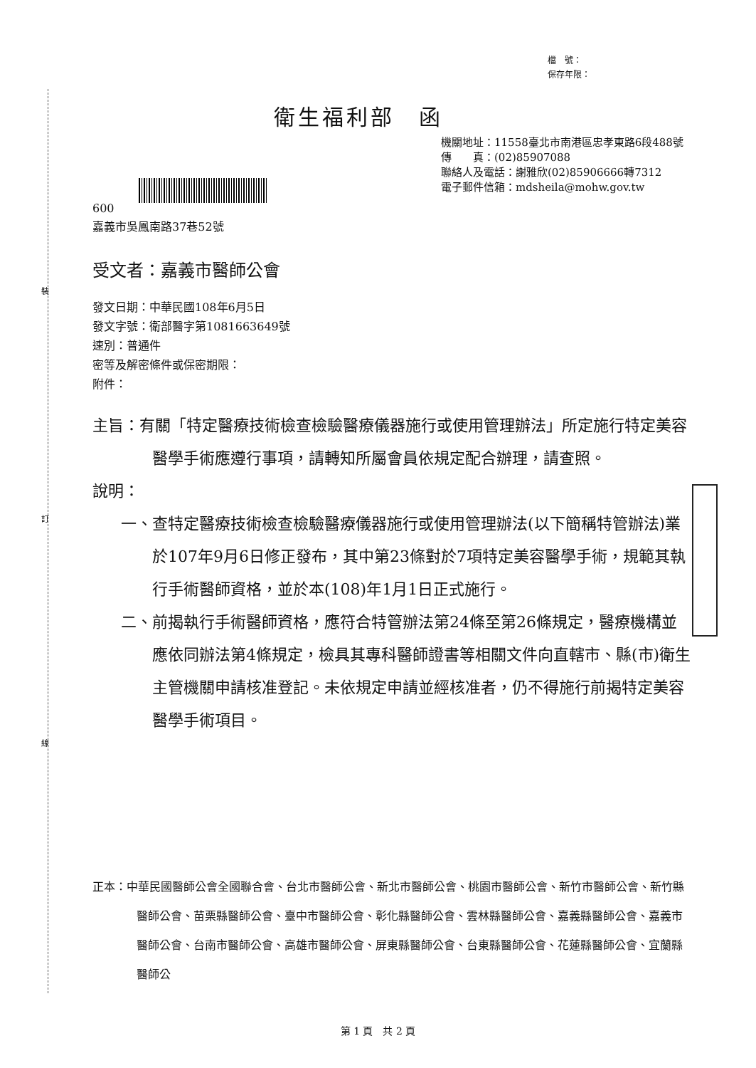裝
訂
線
檔　號：
保存年限：
衛生福利部　函
機關地址：11558臺北市南港區忠孝東路6段488號
傳　　真：(02)85907088
聯絡人及電話：謝雅欣(02)85906666轉7312
電子郵件信箱：mdsheila@mohw.gov.tw
600
嘉義市吳鳳南路37巷52號
受文者：嘉義市醫師公會
發文日期：中華民國108年6月5日
發文字號：衛部醫字第1081663649號
速別：普通件
密等及解密條件或保密期限：
附件：
主旨：有關「特定醫療技術檢查檢驗醫療儀器施行或使用管理辦法」所定施行特定美容醫學手術應遵行事項，請轉知所屬會員依規定配合辦理，請查照。
說明：
一、查特定醫療技術檢查檢驗醫療儀器施行或使用管理辦法(以下簡稱特管辦法)業於107年9月6日修正發布，其中第23條對於7項特定美容醫學手術，規範其執行手術醫師資格，並於本(108)年1月1日正式施行。
二、前揭執行手術醫師資格，應符合特管辦法第24條至第26條規定，醫療機構並應依同辦法第4條規定，檢具其專科醫師證書等相關文件向直轄市、縣(市)衛生主管機關申請核准登記。未依規定申請並經核准者，仍不得施行前揭特定美容醫學手術項目。
正本：中華民國醫師公會全國聯合會、台北市醫師公會、新北市醫師公會、桃園市醫師公會、新竹市醫師公會、新竹縣醫師公會、苗栗縣醫師公會、臺中市醫師公會、彰化縣醫師公會、雲林縣醫師公會、嘉義縣醫師公會、嘉義市醫師公會、台南市醫師公會、高雄市醫師公會、屏東縣醫師公會、台東縣醫師公會、花蓮縣醫師公會、宜蘭縣醫師公
第 1 頁　共 2 頁